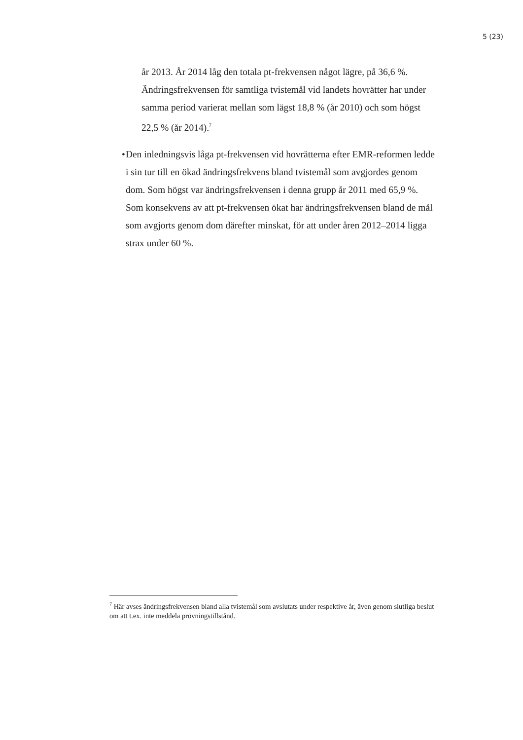5 (23)
år 2013. År 2014 låg den totala pt-frekvensen något lägre, på 36,6 %. Ändringsfrekvensen för samtliga tvistemål vid landets hovrätter har under samma period varierat mellan som lägst 18,8 % (år 2010) och som högst 22,5 % (år 2014).<sup>7</sup>
• Den inledningsvis låga pt-frekvensen vid hovrätterna efter EMR-reformen ledde i sin tur till en ökad ändringsfrekvens bland tvistemål som avgjordes genom dom. Som högst var ändringsfrekvensen i denna grupp år 2011 med 65,9 %. Som konsekvens av att pt-frekvensen ökat har ändringsfrekvensen bland de mål som avgjorts genom dom därefter minskat, för att under åren 2012–2014 ligga strax under 60 %.
<sup>7</sup> Här avses ändringsfrekvensen bland alla tvistemål som avslutats under respektive år, även genom slutliga beslut om att t.ex. inte meddela prövningstillstånd.